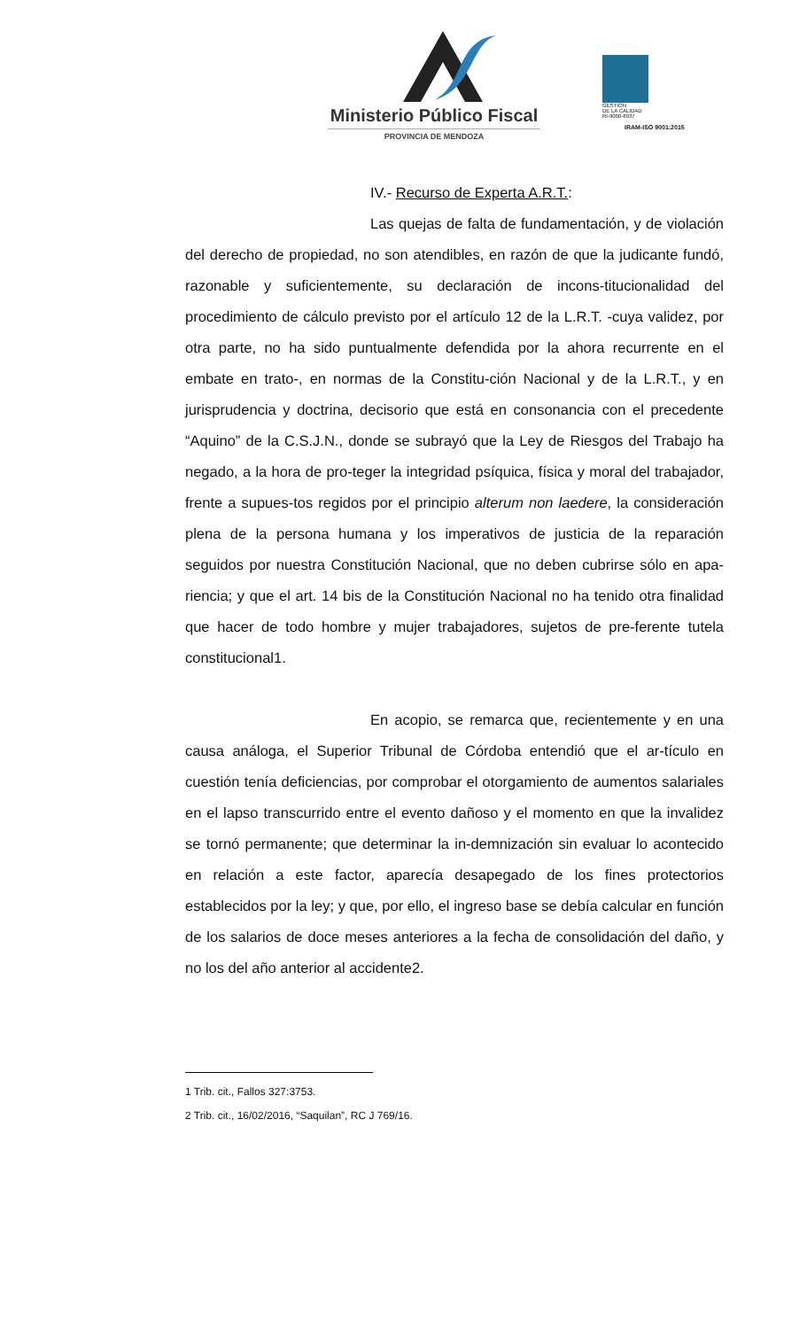Ministerio Público Fiscal
PROVINCIA DE MENDOZA
GESTION
DE LA CALIDAD
RI-9000-8937
IRAM-ISO 9001:2015
IV.- Recurso de Experta A.R.T.:
Las quejas de falta de fundamentación, y de violación del derecho de propiedad, no son atendibles, en razón de que la judicante fundó, razonable y suficientemente, su declaración de incons-titucionalidad del procedimiento de cálculo previsto por el artículo 12 de la L.R.T. -cuya validez, por otra parte, no ha sido puntualmente defendida por la ahora recurrente en el embate en trato-, en normas de la Constitu-ción Nacional y de la L.R.T., y en jurisprudencia y doctrina, decisorio que está en consonancia con el precedente “Aquino” de la C.S.J.N., donde se subrayó que la Ley de Riesgos del Trabajo ha negado, a la hora de pro-teger la integridad psíquica, física y moral del trabajador, frente a supues-tos regidos por el principio alterum non laedere, la consideración plena de la persona humana y los imperativos de justicia de la reparación seguidos por nuestra Constitución Nacional, que no deben cubrirse sólo en apa-riencia; y que el art. 14 bis de la Constitución Nacional no ha tenido otra finalidad que hacer de todo hombre y mujer trabajadores, sujetos de pre-ferente tutela constitucional1.
En acopio, se remarca que, recientemente y en una causa análoga, el Superior Tribunal de Córdoba entendió que el ar-tículo en cuestión tenía deficiencias, por comprobar el otorgamiento de aumentos salariales en el lapso transcurrido entre el evento dañoso y el momento en que la invalidez se tornó permanente; que determinar la in-demnización sin evaluar lo acontecido en relación a este factor, aparecía desapegado de los fines protectorios establecidos por la ley; y que, por ello, el ingreso base se debía calcular en función de los salarios de doce meses anteriores a la fecha de consolidación del daño, y no los del año anterior al accidente2.
1 Trib. cit., Fallos 327:3753.
2 Trib. cit., 16/02/2016, “Saquilan”, RC J 769/16.